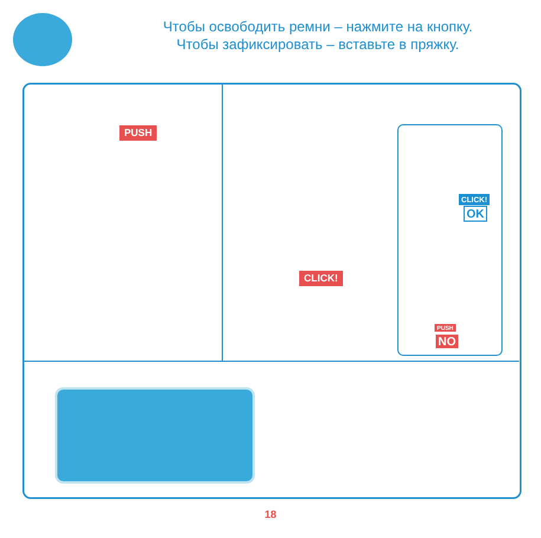Чтобы освободить ремни – нажмите на кнопку.
Чтобы зафиксировать – вставьте в пряжку.
PUSH
CLICK!
CLICK!
OK
PUSH
NO
18